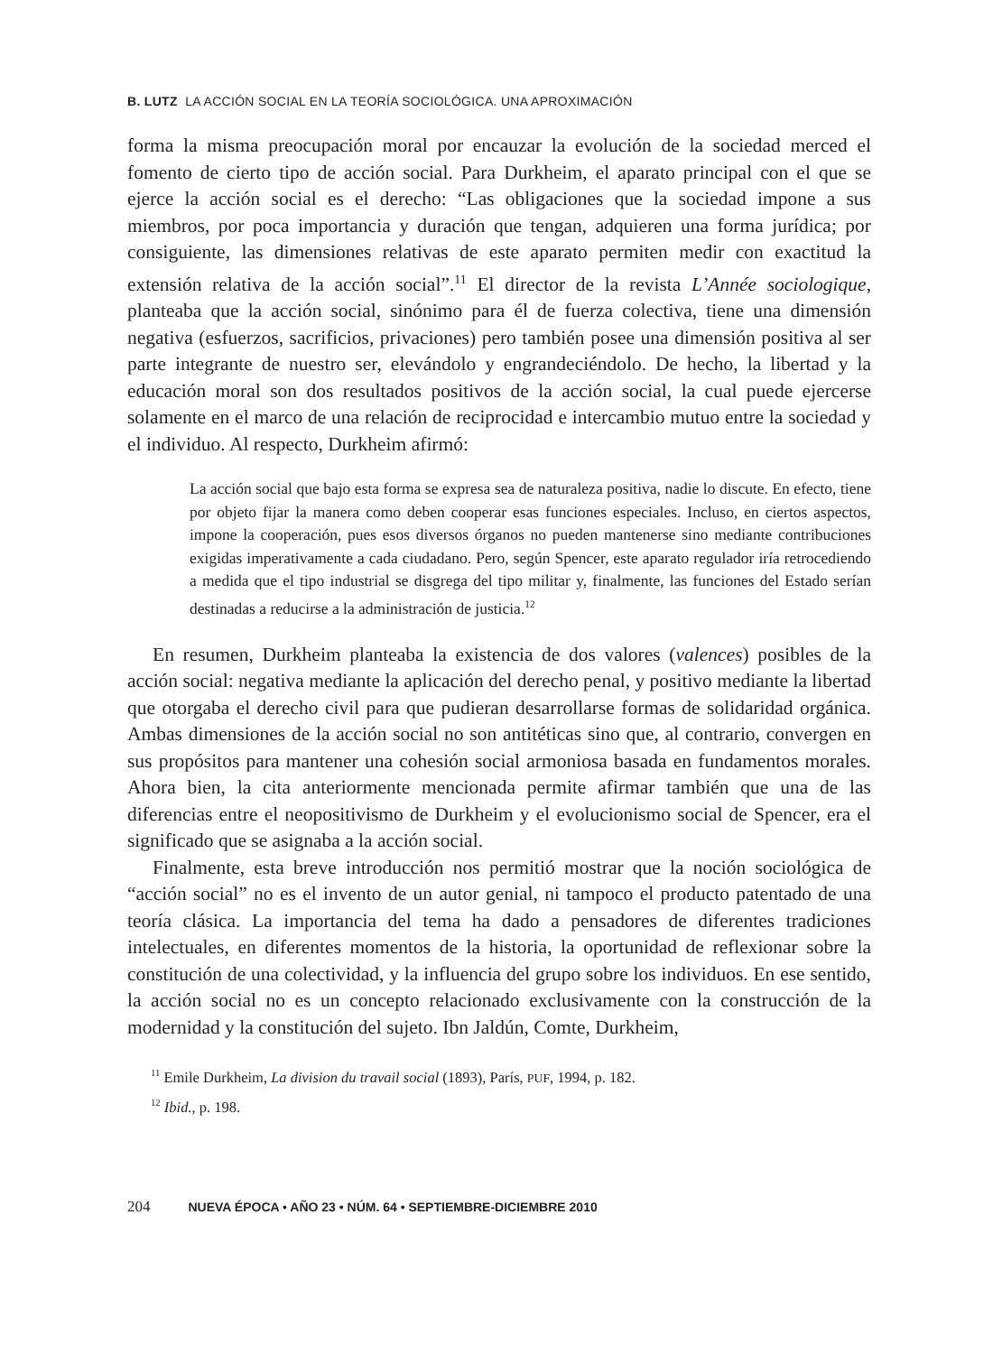B. LUTZ LA ACCIÓN SOCIAL EN LA TEORÍA SOCIOLÓGICA. UNA APROXIMACIÓN
forma la misma preocupación moral por encauzar la evolución de la sociedad merced el fomento de cierto tipo de acción social. Para Durkheim, el aparato principal con el que se ejerce la acción social es el derecho: “Las obligaciones que la sociedad impone a sus miembros, por poca importancia y duración que tengan, adquieren una forma jurídica; por consiguiente, las dimensiones relativas de este aparato permiten medir con exactitud la extensión relativa de la acción social”.<sup>11</sup> El director de la revista L’Année sociologique, planteaba que la acción social, sinónimo para él de fuerza colectiva, tiene una dimensión negativa (esfuerzos, sacrificios, privaciones) pero también posee una dimensión positiva al ser parte integrante de nuestro ser, elevándolo y engrandeciéndolo. De hecho, la libertad y la educación moral son dos resultados positivos de la acción social, la cual puede ejercerse solamente en el marco de una relación de reciprocidad e intercambio mutuo entre la sociedad y el individuo. Al respecto, Durkheim afirmó:
La acción social que bajo esta forma se expresa sea de naturaleza positiva, nadie lo discute. En efecto, tiene por objeto fijar la manera como deben cooperar esas funciones especiales. Incluso, en ciertos aspectos, impone la cooperación, pues esos diversos órganos no pueden mantenerse sino mediante contribuciones exigidas imperativamente a cada ciudadano. Pero, según Spencer, este aparato regulador iría retrocediendo a medida que el tipo industrial se disgrega del tipo militar y, finalmente, las funciones del Estado serían destinadas a reducirse a la administración de justicia.<sup>12</sup>
En resumen, Durkheim planteaba la existencia de dos valores (valences) posibles de la acción social: negativa mediante la aplicación del derecho penal, y positivo mediante la libertad que otorgaba el derecho civil para que pudieran desarrollarse formas de solidaridad orgánica. Ambas dimensiones de la acción social no son antitéticas sino que, al contrario, convergen en sus propósitos para mantener una cohesión social armoniosa basada en fundamentos morales. Ahora bien, la cita anteriormente mencionada permite afirmar también que una de las diferencias entre el neopositivismo de Durkheim y el evolucionismo social de Spencer, era el significado que se asignaba a la acción social.
Finalmente, esta breve introducción nos permitió mostrar que la noción sociológica de “acción social” no es el invento de un autor genial, ni tampoco el producto patentado de una teoría clásica. La importancia del tema ha dado a pensadores de diferentes tradiciones intelectuales, en diferentes momentos de la historia, la oportunidad de reflexionar sobre la constitución de una colectividad, y la influencia del grupo sobre los individuos. En ese sentido, la acción social no es un concepto relacionado exclusivamente con la construcción de la modernidad y la constitución del sujeto. Ibn Jaldún, Comte, Durkheim,
<sup>11</sup> Emile Durkheim, La division du travail social (1893), París, PUF, 1994, p. 182.
<sup>12</sup> Ibid., p. 198.
204 NUEVA ÉPOCA • AÑO 23 • NÚM. 64 • SEPTIEMBRE-DICIEMBRE 2010